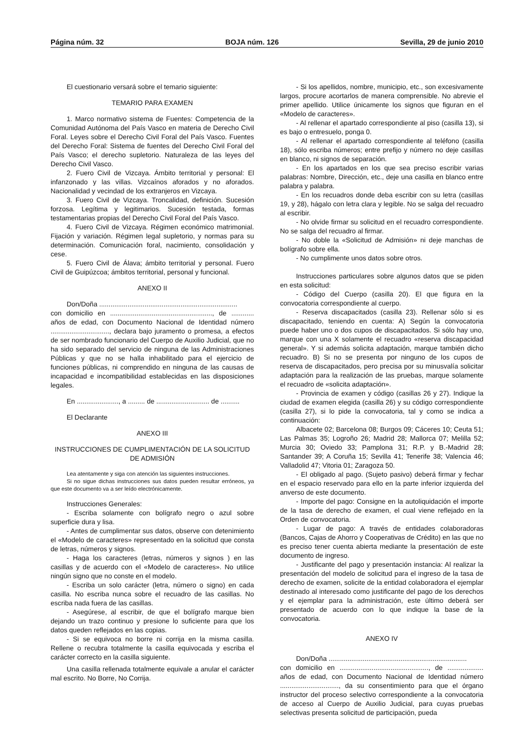Página núm. 32 BOJA núm. 126 Sevilla, 29 de junio 2010
El cuestionario versará sobre el temario siguiente:
TEMARIO PARA EXAMEN
1. Marco normativo sistema de Fuentes: Competencia de la Comunidad Autónoma del País Vasco en materia de Derecho Civil Foral. Leyes sobre el Derecho Civil Foral del País Vasco. Fuentes del Derecho Foral: Sistema de fuentes del Derecho Civil Foral del País Vasco; el derecho supletorio. Naturaleza de las leyes del Derecho Civil Vasco.
2. Fuero Civil de Vizcaya. Ámbito territorial y personal: El infanzonado y las villas. Vizcaínos aforados y no aforados. Nacionalidad y vecindad de los extranjeros en Vizcaya.
3. Fuero Civil de Vizcaya. Troncalidad, definición. Sucesión forzosa. Legítima y legitimarios. Sucesión testada, formas testamentarias propias del Derecho Civil Foral del País Vasco.
4. Fuero Civil de Vizcaya. Régimen económico matrimonial. Fijación y variación. Régimen legal supletorio, y normas para su determinación. Comunicación foral, nacimiento, consolidación y cese.
5. Fuero Civil de Álava; ámbito territorial y personal. Fuero Civil de Guipúzcoa; ámbitos territorial, personal y funcional.
ANEXO II
Don/Doña .........................................................................
con domicilio en ......................................................, de ............ años de edad, con Documento Nacional de Identidad número ..............................., declara bajo juramento o promesa, a efectos de ser nombrado funcionario del Cuerpo de Auxilio Judicial, que no ha sido separado del servicio de ninguna de las Administraciones Públicas y que no se halla inhabilitado para el ejercicio de funciones públicas, ni comprendido en ninguna de las causas de incapacidad e incompatibilidad establecidas en las disposiciones legales.
En ......................, a ......... de ............................ de ..........
El Declarante
ANEXO III
INSTRUCCIONES DE CUMPLIMENTACIÓN DE LA SOLICITUD DE ADMISIÓN
Lea atentamente y siga con atención las siguientes instrucciones.
Si no sigue dichas instrucciones sus datos pueden resultar erróneos, ya que este documento va a ser leído electrónicamente.
Instrucciones Generales:
- Escriba solamente con bolígrafo negro o azul sobre superficie dura y lisa.
- Antes de cumplimentar sus datos, observe con detenimiento el «Modelo de caracteres» representado en la solicitud que consta de letras, números y signos.
- Haga los caracteres (letras, números y signos ) en las casillas y de acuerdo con el «Modelo de caracteres». No utilice ningún signo que no conste en el modelo.
- Escriba un solo carácter (letra, número o signo) en cada casilla. No escriba nunca sobre el recuadro de las casillas. No escriba nada fuera de las casillas.
- Asegúrese, al escribir, de que el bolígrafo marque bien dejando un trazo continuo y presione lo suficiente para que los datos queden reflejados en las copias.
- Si se equivoca no borre ni corrija en la misma casilla. Rellene o recubra totalmente la casilla equivocada y escriba el carácter correcto en la casilla siguiente.
Una casilla rellenada totalmente equivale a anular el carácter mal escrito. No Borre, No Corrija.
- Si los apellidos, nombre, municipio, etc., son excesivamente largos, procure acortarlos de manera comprensible. No abrevie el primer apellido. Utilice únicamente los signos que figuran en el «Modelo de caracteres».
- Al rellenar el apartado correspondiente al piso (casilla 13), si es bajo o entresuelo, ponga 0.
- Al rellenar el apartado correspondiente al teléfono (casilla 18), sólo escriba números; entre prefijo y número no deje casillas en blanco, ni signos de separación.
- En los apartados en los que sea preciso escribir varias palabras: Nombre, Dirección, etc., deje una casilla en blanco entre palabra y palabra.
- En los recuadros donde deba escribir con su letra (casillas 19, y 28), hágalo con letra clara y legible. No se salga del recuadro al escribir.
- No olvide firmar su solicitud en el recuadro correspondiente. No se salga del recuadro al firmar.
- No doble la «Solicitud de Admisión» ni deje manchas de bolígrafo sobre ella.
- No cumplimente unos datos sobre otros.
Instrucciones particulares sobre algunos datos que se piden en esta solicitud:
- Código del Cuerpo (casilla 20). El que figura en la convocatoria correspondiente al cuerpo.
- Reserva discapacitados (casilla 23). Rellenar sólo si es discapacitado, teniendo en cuenta: A) Según la convocatoria puede haber uno o dos cupos de discapacitados. Si sólo hay uno, marque con una X solamente el recuadro «reserva discapacidad general». Y si además solicita adaptación, marque también dicho recuadro. B) Si no se presenta por ninguno de los cupos de reserva de discapacitados, pero precisa por su minusvalía solicitar adaptación para la realización de las pruebas, marque solamente el recuadro de «solicita adaptación».
- Provincia de examen y código (casillas 26 y 27). Indique la ciudad de examen elegida (casilla 26) y su código correspondiente (casilla 27), si lo pide la convocatoria, tal y como se indica a continuación:
Albacete 02; Barcelona 08; Burgos 09; Cáceres 10; Ceuta 51; Las Palmas 35; Logroño 26; Madrid 28; Mallorca 07; Melilla 52; Murcia 30; Oviedo 33; Pamplona 31; R.P. y B.-Madrid 28; Santander 39; A Coruña 15; Sevilla 41; Tenerife 38; Valencia 46; Valladolid 47; Vitoria 01; Zaragoza 50.
- El obligado al pago. (Sujeto pasivo) deberá firmar y fechar en el espacio reservado para ello en la parte inferior izquierda del anverso de este documento.
- Importe del pago: Consigne en la autoliquidación el importe de la tasa de derecho de examen, el cual viene reflejado en la Orden de convocatoria.
- Lugar de pago: A través de entidades colaboradoras (Bancos, Cajas de Ahorro y Cooperativas de Crédito) en las que no es preciso tener cuenta abierta mediante la presentación de este documento de ingreso.
- Justificante del pago y presentación instancia: Al realizar la presentación del modelo de solicitud para el ingreso de la tasa de derecho de examen, solicite de la entidad colaboradora el ejemplar destinado al interesado como justificante del pago de los derechos y el ejemplar para la administración, este último deberá ser presentado de acuerdo con lo que indique la base de la convocatoria.
ANEXO IV
Don/Doña .........................................................................
con domicilio en ..............................................., de ................... años de edad, con Documento Nacional de Identidad número ..............................., da su consentimiento para que el órgano instructor del proceso selectivo correspondiente a la convocatoria de acceso al Cuerpo de Auxilio Judicial, para cuyas pruebas selectivas presenta solicitud de participación, pueda